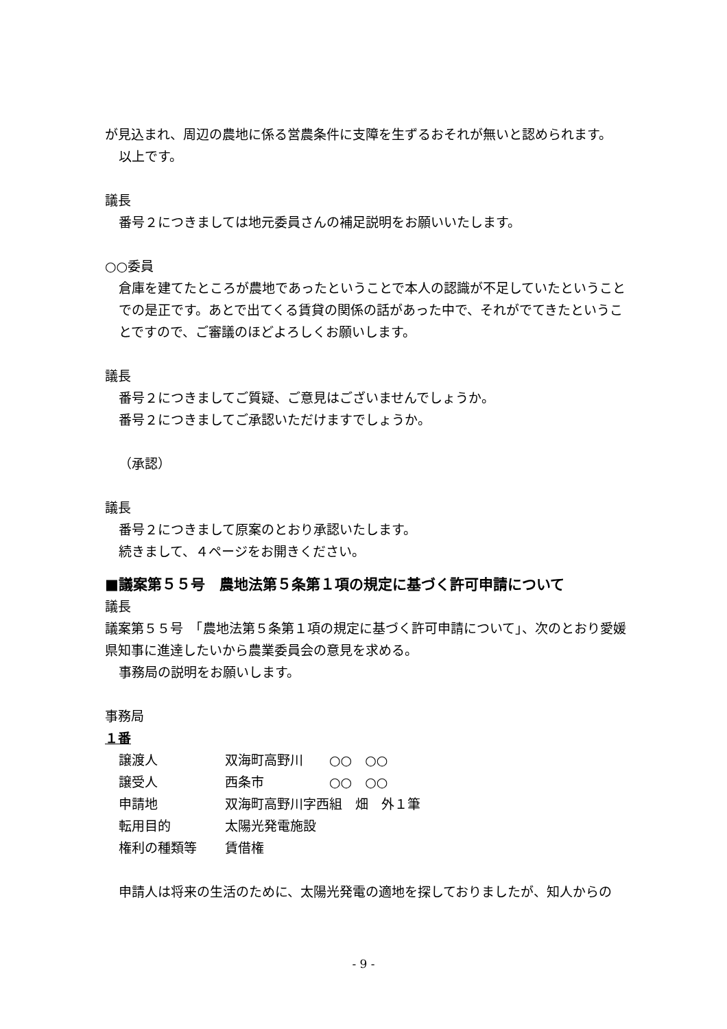が見込まれ、周辺の農地に係る営農条件に支障を生ずるおそれが無いと認められます。
以上です。
議長
番号２につきましては地元委員さんの補足説明をお願いいたします。
○○委員
倉庫を建てたところが農地であったということで本人の認識が不足していたということでの是正です。あとで出てくる賃貸の関係の話があった中で、それがでてきたということですので、ご審議のほどよろしくお願いします。
議長
番号２につきましてご質疑、ご意見はございませんでしょうか。
番号２につきましてご承認いただけますでしょうか。
（承認）
議長
番号２につきまして原案のとおり承認いたします。
続きまして、４ページをお開きください。
■議案第５５号　農地法第５条第１項の規定に基づく許可申請について
議長
議案第５５号　「農地法第５条第１項の規定に基づく許可申請について」、次のとおり愛媛県知事に進達したいから農業委員会の意見を求める。
事務局の説明をお願いします。
事務局
１番
| 譲渡人 | 双海町高野川 ○○ ○○ |
| 譲受人 | 西条市 ○○ ○○ |
| 申請地 | 双海町高野川字西組 畑 外１筆 |
| 転用目的 | 太陽光発電施設 |
| 権利の種類等 | 賃借権 |
申請人は将来の生活のために、太陽光発電の適地を探しておりましたが、知人からの
- 9 -